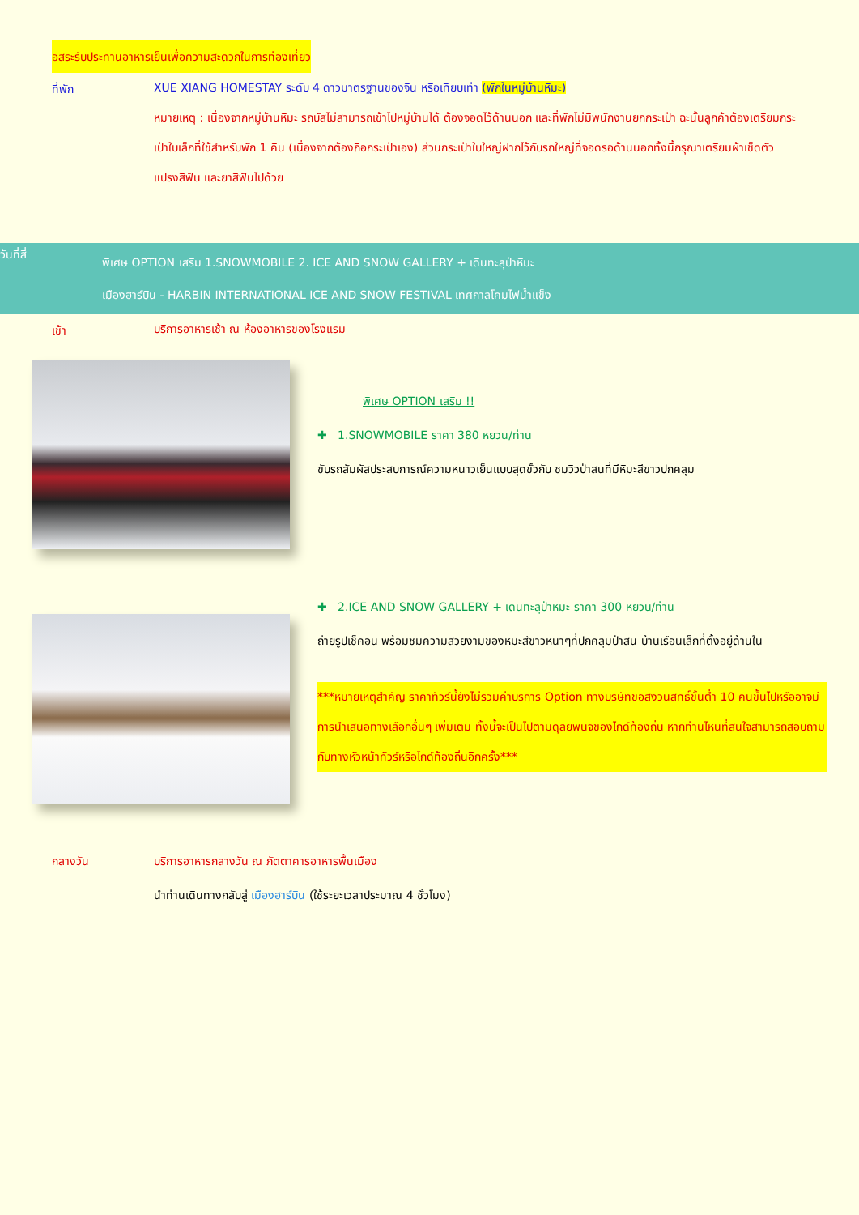อิสระรับประทานอาหารเย็นเพื่อความสะดวกในการท่องเที่ยว
ที่พัก
XUE XIANG HOMESTAY ระดับ 4 ดาวมาตรฐานของจีน หรือเทียบเท่า (พักในหมู่บ้านหิมะ)
หมายเหตุ : เนื่องจากหมู่บ้านหิมะ รถบัสไม่สามารถเข้าไปหมู่บ้านได้ ต้องจอดไว้ด้านนอก และที่พักไม่มีพนักงานยกกระเป๋า ฉะนั้นลูกค้าต้องเตรียมกระเป๋าใบเล็กที่ใช้สำหรับพัก 1 คืน (เนื่องจากต้องถือกระเป๋าเอง) ส่วนกระเป๋าใบใหญ่ฝากไว้กับรถใหญ่ที่จอดรอด้านนอกทั้งนี้กรุณาเตรียมผ้าเช็ดตัว แปรงสีฟัน และยาสีฟันไปด้วย
วันที่สี่
พิเศษ OPTION เสริม 1.SNOWMOBILE 2. ICE AND SNOW GALLERY + เดินทะลุป่าหิมะ
เมืองฮาร์บิน - HARBIN INTERNATIONAL ICE AND SNOW FESTIVAL เทศกาลโคมไฟน้ำแข็ง
เช้า
บริการอาหารเช้า ณ ห้องอาหารของโรงแรม
พิเศษ OPTION เสริม !!
✚ 1.SNOWMOBILE ราคา 380 หยวน/ท่าน
ขับรถสัมผัสประสบการณ์ความหนาวเย็นแบบสุดขั้วกับ ชมวิวป่าสนที่มีหิมะสีขาวปกคลุม
✚ 2.ICE AND SNOW GALLERY + เดินทะลุป่าหิมะ ราคา 300 หยวน/ท่าน
ถ่ายรูปเช็คอิน พร้อมชมความสวยงามของหิมะสีขาวหนาๆที่ปกคลุมป่าสน บ้านเรือนเล็กที่ตั้งอยู่ด้านใน
***หมายเหตุสำคัญ ราคาทัวร์นี้ยังไม่รวมค่าบริการ Option ทางบริษัทขอสงวนสิทธิ์ขั้นต่ำ 10 คนขึ้นไปหรืออาจมีการนำเสนอทางเลือกอื่นๆ เพิ่มเติม ทั้งนี้จะเป็นไปตามดุลยพินิจของไกด์ท้องถิ่น หากท่านไหนที่สนใจสามารถสอบถามกับทางหัวหน้าทัวร์หรือไกด์ท้องถิ่นอีกครั้ง***
กลางวัน
บริการอาหารกลางวัน ณ ภัตตาคารอาหารพื้นเมือง
นำท่านเดินทางกลับสู่ เมืองฮาร์บิน (ใช้ระยะเวลาประมาณ 4 ชั่วโมง)